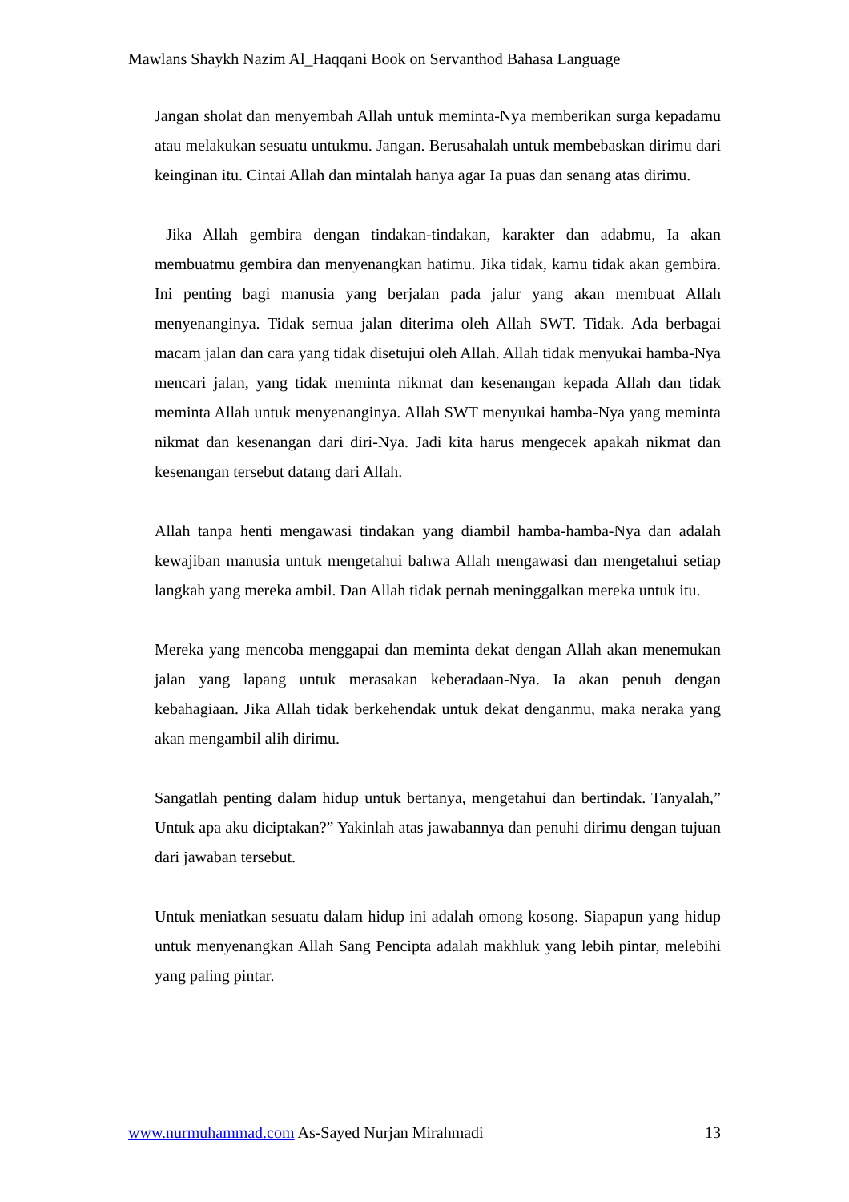Mawlans Shaykh Nazim Al_Haqqani Book on Servanthod Bahasa Language
Jangan sholat dan menyembah Allah untuk meminta-Nya memberikan surga kepadamu atau melakukan sesuatu untukmu. Jangan. Berusahalah untuk membebaskan dirimu dari keinginan itu. Cintai Allah dan mintalah hanya agar Ia puas dan senang atas dirimu.
Jika Allah gembira dengan tindakan-tindakan, karakter dan adabmu, Ia akan membuatmu gembira dan menyenangkan hatimu. Jika tidak, kamu tidak akan gembira. Ini penting bagi manusia yang berjalan pada jalur yang akan membuat Allah menyenanginya. Tidak semua jalan diterima oleh Allah SWT. Tidak. Ada berbagai macam jalan dan cara yang tidak disetujui oleh Allah. Allah tidak menyukai hamba-Nya mencari jalan, yang tidak meminta nikmat dan kesenangan kepada Allah dan tidak meminta Allah untuk menyenanginya. Allah SWT menyukai hamba-Nya yang meminta nikmat dan kesenangan dari diri-Nya. Jadi kita harus mengecek apakah nikmat dan kesenangan tersebut datang dari Allah.
Allah tanpa henti mengawasi tindakan yang diambil hamba-hamba-Nya dan adalah kewajiban manusia untuk mengetahui bahwa Allah mengawasi dan mengetahui setiap langkah yang mereka ambil. Dan Allah tidak pernah meninggalkan mereka untuk itu.
Mereka yang mencoba menggapai dan meminta dekat dengan Allah akan menemukan jalan yang lapang untuk merasakan keberadaan-Nya. Ia akan penuh dengan kebahagiaan. Jika Allah tidak berkehendak untuk dekat denganmu, maka neraka yang akan mengambil alih dirimu.
Sangatlah penting dalam hidup untuk bertanya, mengetahui dan bertindak. Tanyalah,” Untuk apa aku diciptakan?” Yakinlah atas jawabannya dan penuhi dirimu dengan tujuan dari jawaban tersebut.
Untuk meniatkan sesuatu dalam hidup ini adalah omong kosong. Siapapun yang hidup untuk menyenangkan Allah Sang Pencipta adalah makhluk yang lebih pintar, melebihi yang paling pintar.
www.nurmuhammad.com As-Sayed Nurjan Mirahmadi 13